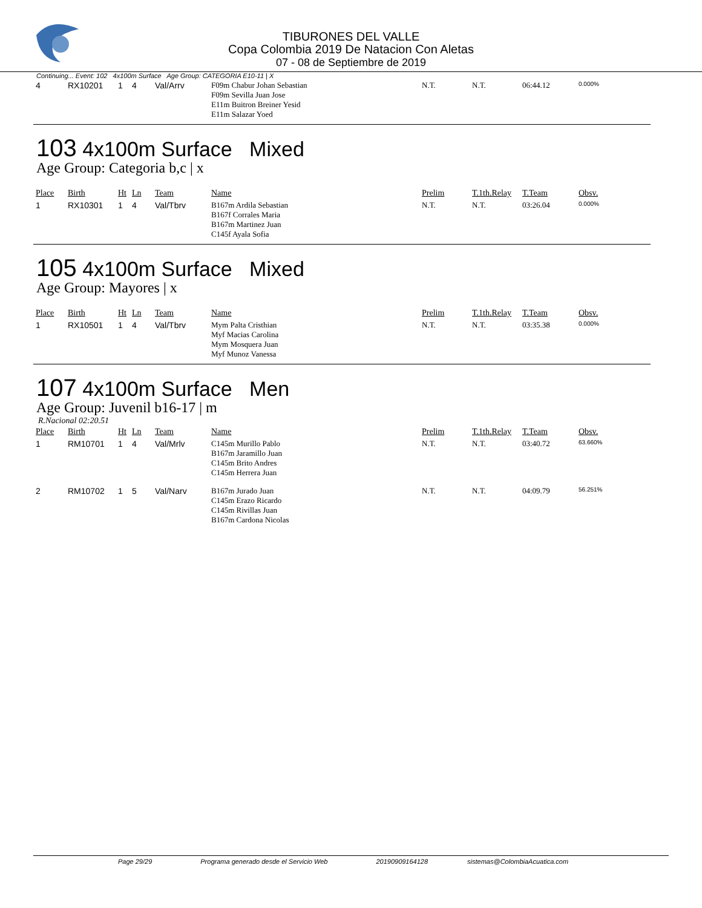TIBURONES DEL VALLE
Copa Colombia 2019 De Natacion Con Aletas
07 - 08 de Septiembre de 2019
Continuing... Event: 102 4x100m Surface Age Group: CATEGORIA E10-11 | X
| 4 | RX10201 | 1 | 4 | Val/Arrv | F09m Chabur Johan Sebastian F09m Sevilla Juan Jose E11m Buitron Breiner Yesid E11m Salazar Yoed | N.T. | N.T. | 06:44.12 | 0.000% |
103 4x100m Surface Mixed
Age Group: Categoria b,c | x
| Place | Birth | Ht | Ln | Team | Name | Prelim | T.1th.Relay | T.Team | Obsv. |
| --- | --- | --- | --- | --- | --- | --- | --- | --- | --- |
| 1 | RX10301 | 1 | 4 | Val/Tbrv | B167m Ardila Sebastian B167f Corrales Maria B167m Martinez Juan C145f Ayala Sofia | N.T. | N.T. | 03:26.04 | 0.000% |
105 4x100m Surface Mixed
Age Group: Mayores | x
| Place | Birth | Ht | Ln | Team | Name | Prelim | T.1th.Relay | T.Team | Obsv. |
| --- | --- | --- | --- | --- | --- | --- | --- | --- | --- |
| 1 | RX10501 | 1 | 4 | Val/Tbrv | Mym Palta Cristhian Myf Macias Carolina Mym Mosquera Juan Myf Munoz Vanessa | N.T. | N.T. | 03:35.38 | 0.000% |
107 4x100m Surface Men
Age Group: Juvenil b16-17 | m
R.Nacional 02:20.51
| Place | Birth | Ht | Ln | Team | Name | Prelim | T.1th.Relay | T.Team | Obsv. |
| --- | --- | --- | --- | --- | --- | --- | --- | --- | --- |
| 1 | RM10701 | 1 | 4 | Val/Mrlv | C145m Murillo Pablo B167m Jaramillo Juan C145m Brito Andres C145m Herrera Juan | N.T. | N.T. | 03:40.72 | 63.660% |
| 2 | RM10702 | 1 | 5 | Val/Narv | B167m Jurado Juan C145m Erazo Ricardo C145m Rivillas Juan B167m Cardona Nicolas | N.T. | N.T. | 04:09.79 | 56.251% |
Page 29/29 Programa generado desde el Servicio Web 20190909164128 sistemas@ColombiaAcuatica.com